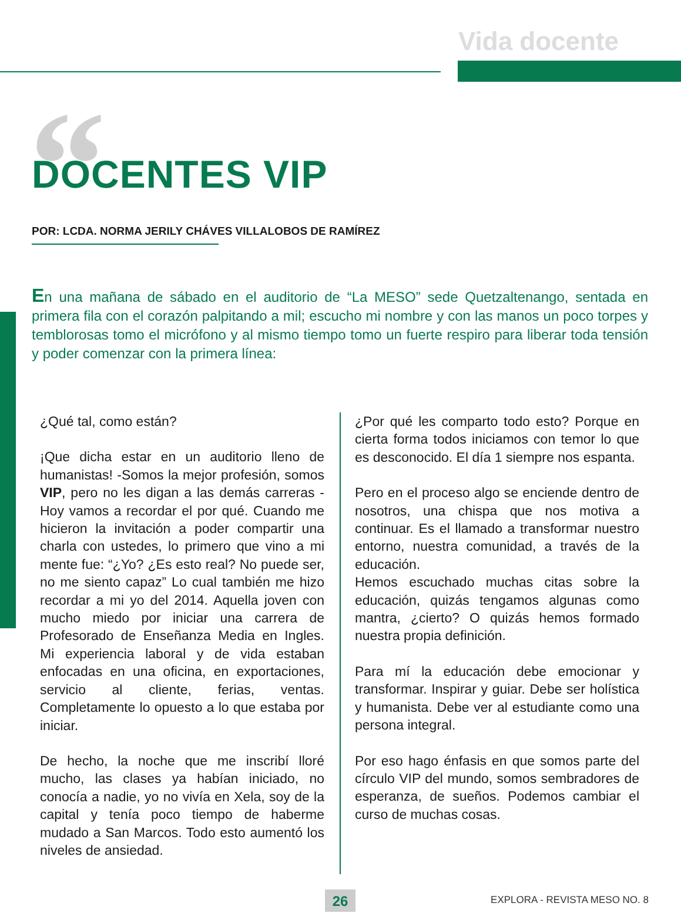Vida docente
“
DOCENTES VIP
POR: LCDA. NORMA JERILY CHÁVES VILLALOBOS DE RAMÍREZ
En una mañana de sábado en el auditorio de “La MESO” sede Quetzaltenango, sentada en primera fila con el corazón palpitando a mil; escucho mi nombre y con las manos un poco torpes y temblorosas tomo el micrófono y al mismo tiempo tomo un fuerte respiro para liberar toda tensión y poder comenzar con la primera línea:
¿Qué tal, como están?
¡Que dicha estar en un auditorio lleno de humanistas! -Somos la mejor profesión, somos VIP, pero no les digan a las demás carreras -Hoy vamos a recordar el por qué. Cuando me hicieron la invitación a poder compartir una charla con ustedes, lo primero que vino a mi mente fue: “¿Yo? ¿Es esto real? No puede ser, no me siento capaz” Lo cual también me hizo recordar a mi yo del 2014. Aquella joven con mucho miedo por iniciar una carrera de Profesorado de Enseñanza Media en Ingles. Mi experiencia laboral y de vida estaban enfocadas en una oficina, en exportaciones, servicio al cliente, ferias, ventas. Completamente lo opuesto a lo que estaba por iniciar.
De hecho, la noche que me inscribí lloré mucho, las clases ya habían iniciado, no conocía a nadie, yo no vivía en Xela, soy de la capital y tenía poco tiempo de haberme mudado a San Marcos. Todo esto aumentó los niveles de ansiedad.
¿Por qué les comparto todo esto? Porque en cierta forma todos iniciamos con temor lo que es desconocido. El día 1 siempre nos espanta.
Pero en el proceso algo se enciende dentro de nosotros, una chispa que nos motiva a continuar. Es el llamado a transformar nuestro entorno, nuestra comunidad, a través de la educación.
Hemos escuchado muchas citas sobre la educación, quizás tengamos algunas como mantra, ¿cierto? O quizás hemos formado nuestra propia definición.
Para mí la educación debe emocionar y transformar. Inspirar y guiar. Debe ser holística y humanista. Debe ver al estudiante como una persona integral.
Por eso hago énfasis en que somos parte del círculo VIP del mundo, somos sembradores de esperanza, de sueños. Podemos cambiar el curso de muchas cosas.
26 EXPLORA - REVISTA MESO NO. 8